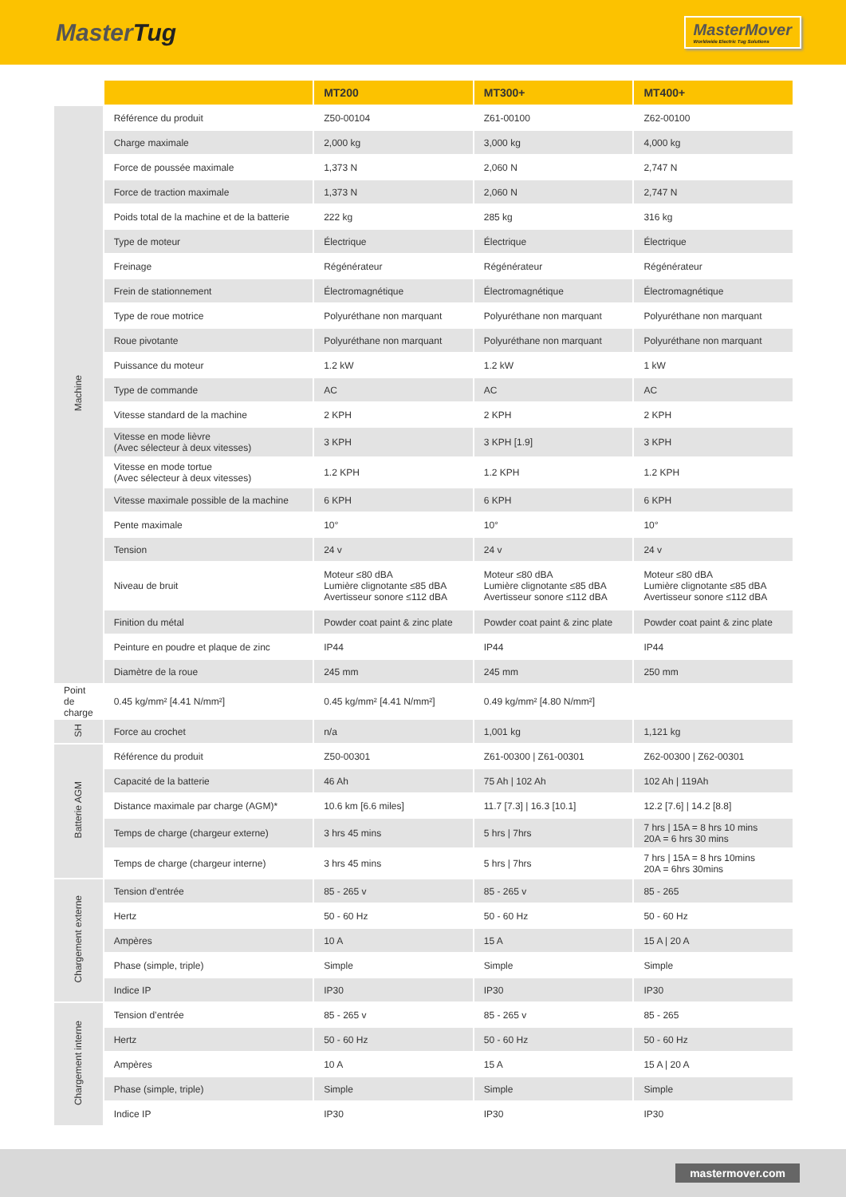MasterTug
MasterMover
Worldwide Electric Tug Solutions
| | | MT200 | MT300+ | MT400+ |
| --- | --- | --- | --- | --- |
| Machine | Référence du produit | Z50-00104 | Z61-00100 | Z62-00100 |
| | Charge maximale | 2,000 kg | 3,000 kg | 4,000 kg |
| | Force de poussée maximale | 1,373 N | 2,060 N | 2,747 N |
| | Force de traction maximale | 1,373 N | 2,060 N | 2,747 N |
| | Poids total de la machine et de la batterie | 222 kg | 285 kg | 316 kg |
| | Type de moteur | Électrique | Électrique | Électrique |
| | Freinage | Régénérateur | Régénérateur | Régénérateur |
| | Frein de stationnement | Électromagnétique | Électromagnétique | Électromagnétique |
| | Type de roue motrice | Polyuréthane non marquant | Polyuréthane non marquant | Polyuréthane non marquant |
| | Roue pivotante | Polyuréthane non marquant | Polyuréthane non marquant | Polyuréthane non marquant |
| | Puissance du moteur | 1.2 kW | 1.2 kW | 1 kW |
| | Type de commande | AC | AC | AC |
| | Vitesse standard de la machine | 2 KPH | 2 KPH | 2 KPH |
| | Vitesse en mode lièvre (Avec sélecteur à deux vitesses) | 3 KPH | 3 KPH [1.9] | 3 KPH |
| | Vitesse en mode tortue (Avec sélecteur à deux vitesses) | 1.2 KPH | 1.2 KPH | 1.2 KPH |
| | Vitesse maximale possible de la machine | 6 KPH | 6 KPH | 6 KPH |
| | Pente maximale | 10° | 10° | 10° |
| | Tension | 24 v | 24 v | 24 v |
| | Niveau de bruit | Moteur ≤80 dBA Lumière clignotante ≤85 dBA Avertisseur sonore ≤112 dBA | Moteur ≤80 dBA Lumière clignotante ≤85 dBA Avertisseur sonore ≤112 dBA | Moteur ≤80 dBA Lumière clignotante ≤85 dBA Avertisseur sonore ≤112 dBA |
| | Finition du métal | Powder coat paint & zinc plate | Powder coat paint & zinc plate | Powder coat paint & zinc plate |
| | Peinture en poudre et plaque de zinc | IP44 | IP44 | IP44 |
| | Diamètre de la roue | 245 mm | 245 mm | 250 mm |
| Point de charge | 0.45 kg/mm² [4.41 N/mm²] | 0.45 kg/mm² [4.41 N/mm²] | 0.49 kg/mm² [4.80 N/mm²] | |
| SH | Force au crochet | n/a | 1,001 kg | 1,121 kg |
| Batterie AGM | Référence du produit | Z50-00301 | Z61-00300 / Z61-00301 | Z62-00300 / Z62-00301 |
| | Capacité de la batterie | 46 Ah | 75 Ah / 102 Ah | 102 Ah / 119Ah |
| | Distance maximale par charge (AGM)* | 10.6 km [6.6 miles] | 11.7 [7.3] / 16.3 [10.1] | 12.2 [7.6] / 14.2 [8.8] |
| | Temps de charge (chargeur externe) | 3 hrs 45 mins | 5 hrs / 7hrs | 7 hrs / 15A = 8 hrs 10 mins 20A = 6 hrs 30 mins |
| | Temps de charge (chargeur interne) | 3 hrs 45 mins | 5 hrs / 7hrs | 7 hrs / 15A = 8 hrs 10mins 20A = 6hrs 30mins |
| Chargement externe | Tension d’entrée | 85 - 265 v | 85 - 265 v | 85 - 265 |
| | Hertz | 50 - 60 Hz | 50 - 60 Hz | 50 - 60 Hz |
| | Ampères | 10 A | 15 A | 15 A / 20 A |
| | Phase (simple, triple) | Simple | Simple | Simple |
| | Indice IP | IP30 | IP30 | IP30 |
| Chargement interne | Tension d’entrée | 85 - 265 v | 85 - 265 v | 85 - 265 |
| | Hertz | 50 - 60 Hz | 50 - 60 Hz | 50 - 60 Hz |
| | Ampères | 10 A | 15 A | 15 A / 20 A |
| | Phase (simple, triple) | Simple | Simple | Simple |
| | Indice IP | IP30 | IP30 | IP30 |
mastermover.com